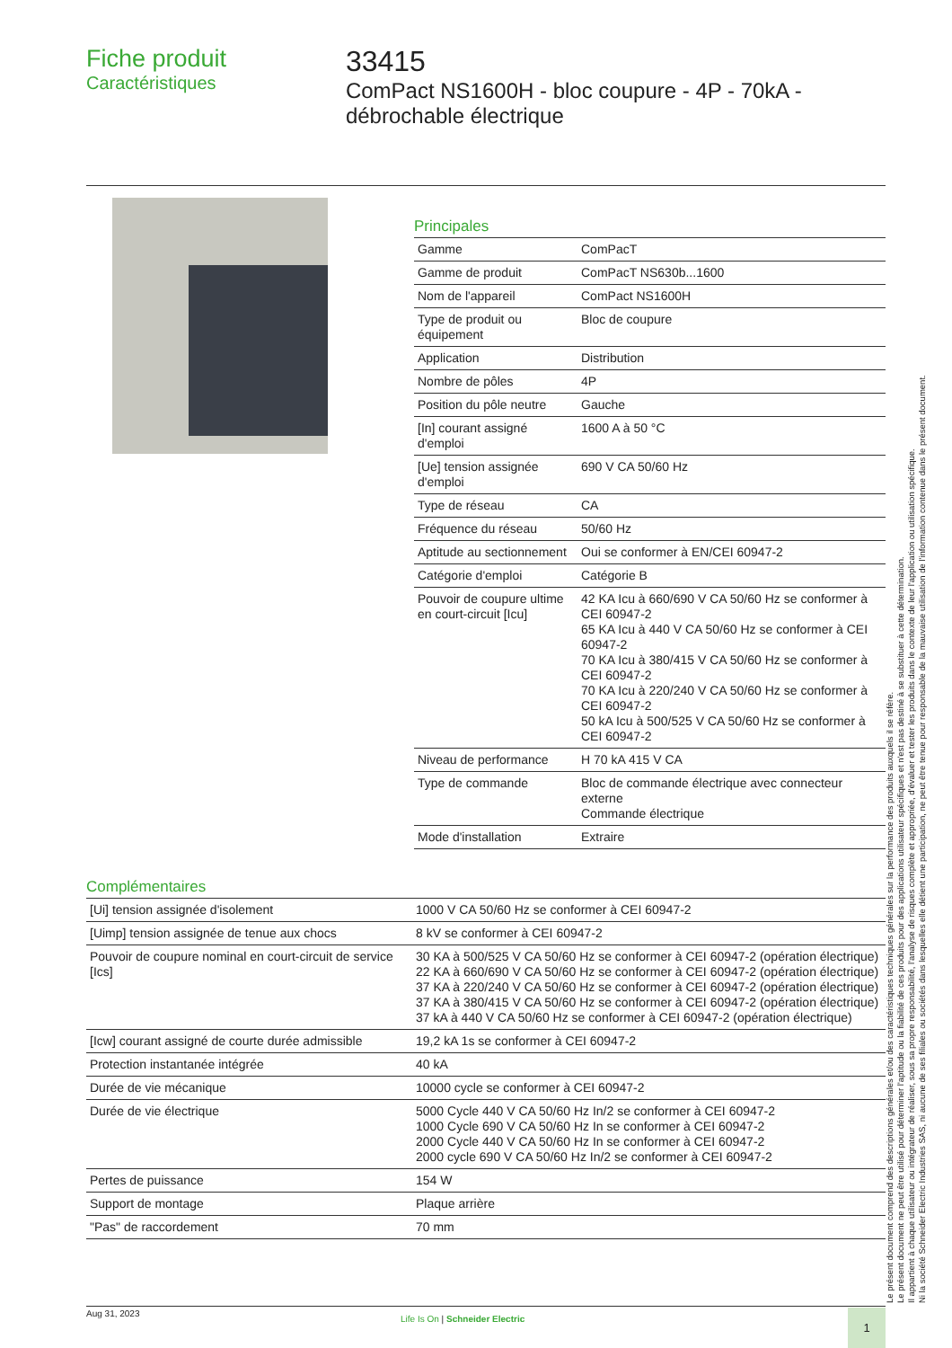Fiche produit
Caractéristiques
33415
ComPact NS1600H - bloc coupure - 4P - 70kA - débrochable électrique
Principales
| Gamme | ComPacT |
| Gamme de produit | ComPacT NS630b...1600 |
| Nom de l'appareil | ComPact NS1600H |
| Type de produit ou équipement | Bloc de coupure |
| Application | Distribution |
| Nombre de pôles | 4P |
| Position du pôle neutre | Gauche |
| [In] courant assigné d'emploi | 1600 A à 50 °C |
| [Ue] tension assignée d'emploi | 690 V CA 50/60 Hz |
| Type de réseau | CA |
| Fréquence du réseau | 50/60 Hz |
| Aptitude au sectionnement | Oui se conformer à EN/CEI 60947-2 |
| Catégorie d'emploi | Catégorie B |
| Pouvoir de coupure ultime en court-circuit [Icu] | 42 KA Icu à 660/690 V CA 50/60 Hz se conformer à CEI 60947-2 65 KA Icu à 440 V CA 50/60 Hz se conformer à CEI 60947-2 70 KA Icu à 380/415 V CA 50/60 Hz se conformer à CEI 60947-2 70 KA Icu à 220/240 V CA 50/60 Hz se conformer à CEI 60947-2 50 kA Icu à 500/525 V CA 50/60 Hz se conformer à CEI 60947-2 |
| Niveau de performance | H 70 kA 415 V CA |
| Type de commande | Bloc de commande électrique avec connecteur externe Commande électrique |
| Mode d'installation | Extraire |
Complémentaires
| [Ui] tension assignée d'isolement | 1000 V CA 50/60 Hz se conformer à CEI 60947-2 |
| [Uimp] tension assignée de tenue aux chocs | 8 kV se conformer à CEI 60947-2 |
| Pouvoir de coupure nominal en court-circuit de service [Ics] | 30 KA à 500/525 V CA 50/60 Hz se conformer à CEI 60947-2 (opération électrique) 22 KA à 660/690 V CA 50/60 Hz se conformer à CEI 60947-2 (opération électrique) 37 KA à 220/240 V CA 50/60 Hz se conformer à CEI 60947-2 (opération électrique) 37 KA à 380/415 V CA 50/60 Hz se conformer à CEI 60947-2 (opération électrique) 37 kA à 440 V CA 50/60 Hz se conformer à CEI 60947-2 (opération électrique) |
| [Icw] courant assigné de courte durée admissible | 19,2 kA 1s se conformer à CEI 60947-2 |
| Protection instantanée intégrée | 40 kA |
| Durée de vie mécanique | 10000 cycle se conformer à CEI 60947-2 |
| Durée de vie électrique | 5000 Cycle 440 V CA 50/60 Hz In/2 se conformer à CEI 60947-2 1000 Cycle 690 V CA 50/60 Hz In se conformer à CEI 60947-2 2000 Cycle 440 V CA 50/60 Hz In se conformer à CEI 60947-2 2000 cycle 690 V CA 50/60 Hz In/2 se conformer à CEI 60947-2 |
| Pertes de puissance | 154 W |
| Support de montage | Plaque arrière |
| "Pas" de raccordement | 70 mm |
Le présent document comprend des descriptions générales et/ou des caractéristiques techniques générales sur la performance des produits auxquels il se réfère.
Le présent document ne peut être utilisé pour déterminer l'aptitude ou la fiabilité de ces produits pour des applications utilisateur spécifiques et n'est pas destiné à se substituer à cette détermination.
Il appartient à chaque utilisateur ou intégrateur de réaliser, sous sa propre responsabilité, l'analyse de risques complète et appropriée, d'évaluer et tester les produits dans le contexte de leur l'application ou utilisation spécifique.
Ni la société Schneider Electric Industries SAS, ni aucune de ses filiales ou sociétés dans lesquelles elle détient une participation, ne peut être tenue pour responsable de la mauvaise utilisation de l'information contenue dans le présent document.
Aug 31, 2023
Life Is On | Schneider Electric
1